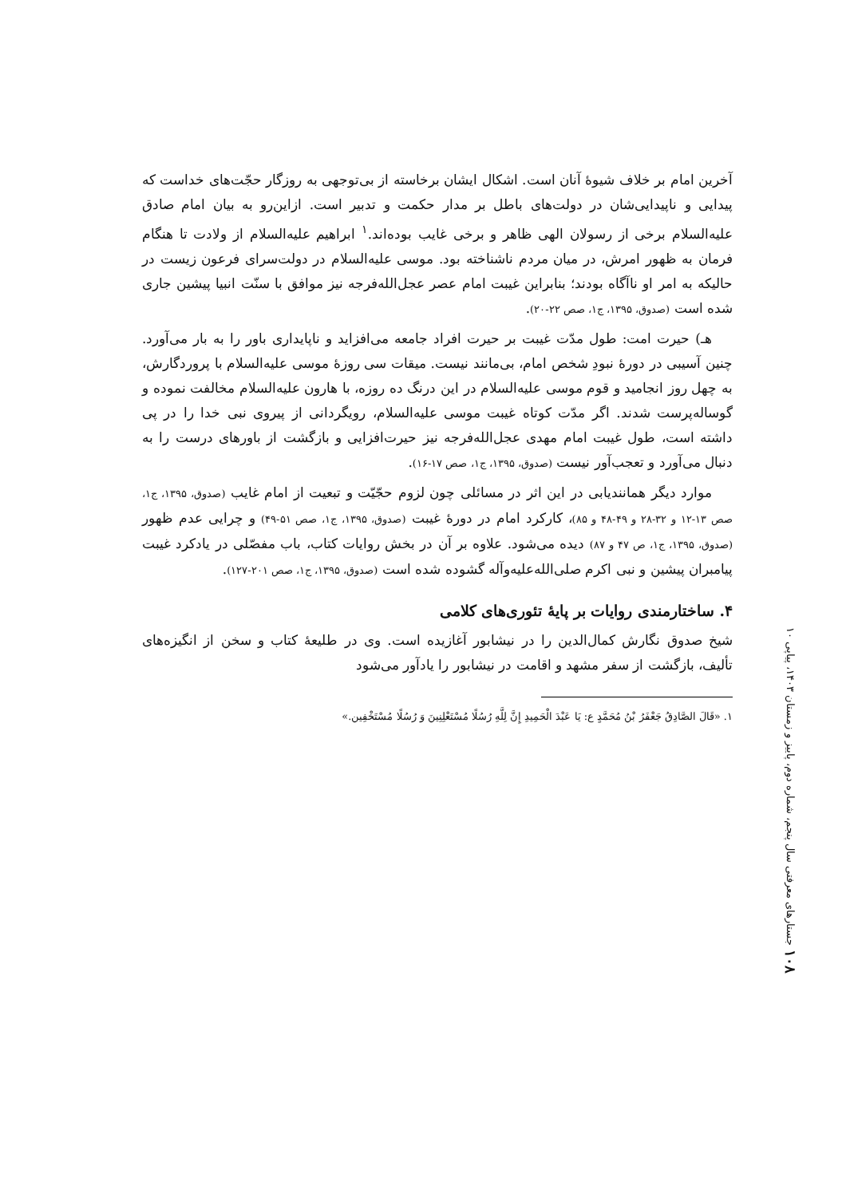آخرین امام بر خلاف شیوۀ آنان است. اشکال ایشان برخاسته از بی‌توجهی به روزگار حجّت‌های خداست که پیدایی و ناپیدایی‌شان در دولت‌های باطل بر مدار حکمت و تدبیر است. ازاین‌رو به بیان امام صادق علیه‌السلام برخی از رسولان الهی ظاهر و برخی غایب بوده‌اند.<sup>۱</sup> ابراهیم علیه‌السلام از ولادت تا هنگام فرمان به ظهور امرش، در میان مردم ناشناخته بود. موسی علیه‌السلام در دولت‌سرای فرعون زیست در حالیکه به امر او ناآگاه بودند؛ بنابراین غیبت امام عصر عجل‌الله‌فرجه نیز موافق با سنّت انبیا پیشین جاری شده است (صدوق، ۱۳۹۵، ج۱، صص ۲۲-۲۰).
هـ) حیرت امت: طول مدّت غیبت بر حیرت افراد جامعه می‌افزاید و ناپایداری باور را به بار می‌آورد. چنین آسیبی در دورۀ نبودِ شخص امام، بی‌مانند نیست. میقات سی روزۀ موسی علیه‌السلام با پروردگارش، به چهل روز انجامید و قوم موسی علیه‌السلام در این درنگ ده روزه، با هارون علیه‌السلام مخالفت نموده و گوساله‌پرست شدند. اگر مدّت کوتاه غیبت موسی علیه‌السلام، رویگردانی از پیروی نبی خدا را در پی داشته است، طول غیبت امام مهدی عجل‌الله‌فرجه نیز حیرت‌افزایی و بازگشت از باورهای درست را به دنبال می‌آورد و تعجب‌آور نیست (صدوق، ۱۳۹۵، ج۱، صص ۱۷-۱۶).
موارد دیگر همانندیابی در این اثر در مسائلی چون لزوم حجّیّت و تبعیت از امام غایب (صدوق، ۱۳۹۵، ج۱، صص ۱۳-۱۲ و ۳۲-۲۸ و ۴۹-۴۸ و ۸۵)، کارکرد امام در دورۀ غیبت (صدوق، ۱۳۹۵، ج۱، صص ۵۱-۴۹) و چرایی عدم ظهور (صدوق، ۱۳۹۵، ج۱، ص ۴۷ و ۸۷) دیده می‌شود. علاوه بر آن در بخش روایات کتاب، باب مفصّلی در یادکرد غیبت پیامبران پیشین و نبی اکرم صلی‌الله‌علیه‌وآله گشوده شده است (صدوق، ۱۳۹۵، ج۱، صص ۲۰۱-۱۲۷).
۴. ساختارمندی روایات بر پایۀ تئوری‌های کلامی
شیخ صدوق نگارش کمال‌الدین را در نیشابور آغازیده است. وی در طلیعۀ کتاب و سخن از انگیزه‌های تألیف، بازگشت از سفر مشهد و اقامت در نیشابور را یادآور می‌شود
۱. «قَالَ الصَّادِقُ جَعْفَرُ بْنُ مُحَمَّدٍ ع: یَا عَبْدَ الْحَمِیدِ إِنَّ لِلَّهِ رُسُلًا مُسْتَعْلِنِینَ وَ رُسُلًا مُسْتَخْفِین.»
۱۰۸ جستارهای معرفتی سال پنجم، شماره دوم، پاییز و زمستان ۱۴۰۳، پیاپی ۱۰